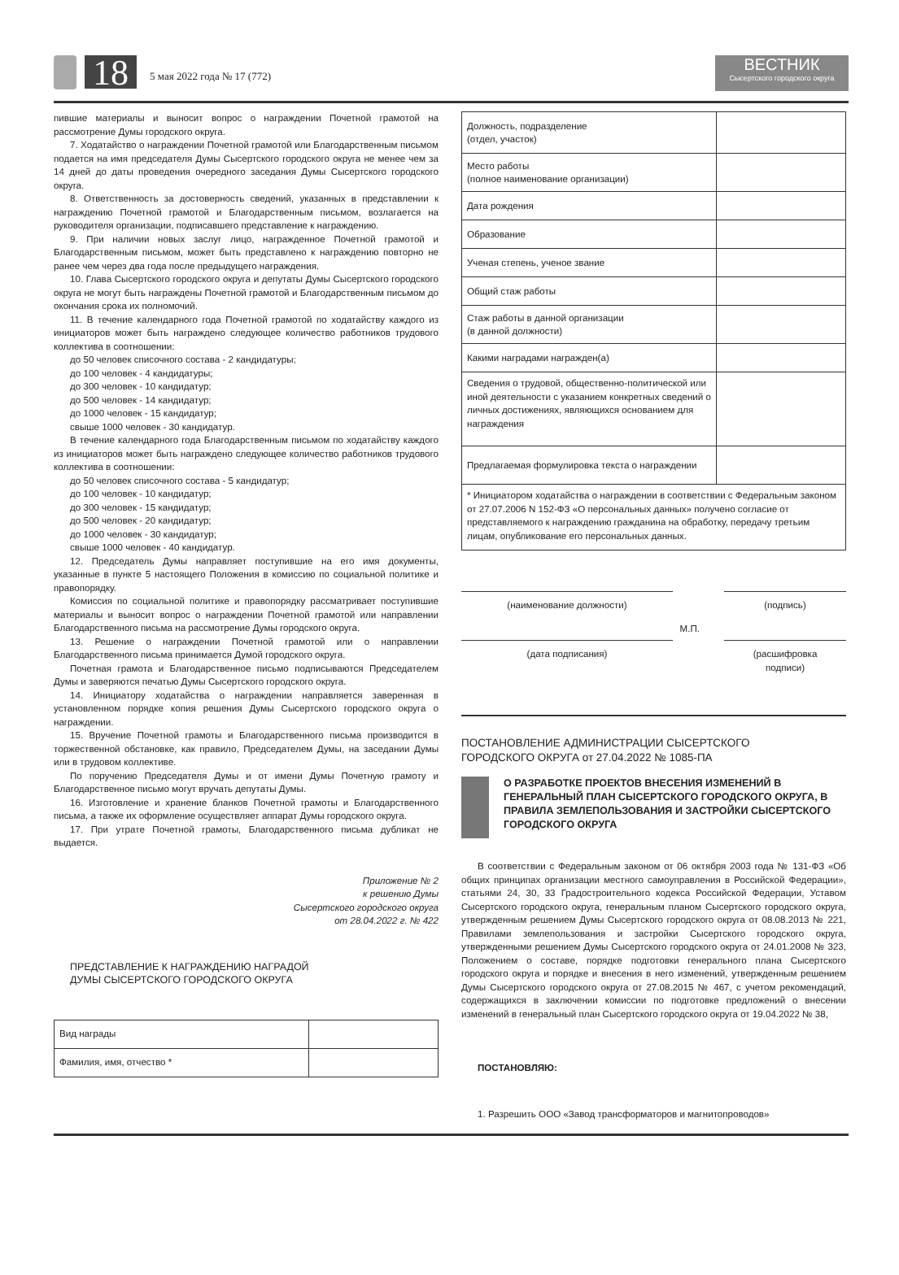18 5 мая 2022 года № 17 (772)
ВЕСТНИК
Сысертского городского округа
пившие материалы и выносит вопрос о награждении Почетной грамотой на рассмотрение Думы городского округа.
7. Ходатайство о награждении Почетной грамотой или Благодарственным письмом подается на имя председателя Думы Сысертского городского округа не менее чем за 14 дней до даты проведения очередного заседания Думы Сысертского городского округа.
8. Ответственность за достоверность сведений, указанных в представлении к награждению Почетной грамотой и Благодарственным письмом, возлагается на руководителя организации, подписавшего представление к награждению.
9. При наличии новых заслуг лицо, награжденное Почетной грамотой и Благодарственным письмом, может быть представлено к награждению повторно не ранее чем через два года после предыдущего награждения.
10. Глава Сысертского городского округа и депутаты Думы Сысертского городского округа не могут быть награждены Почетной грамотой и Благодарственным письмом до окончания срока их полномочий.
11. В течение календарного года Почетной грамотой по ходатайству каждого из инициаторов может быть награждено следующее количество работников трудового коллектива в соотношении:
до 50 человек списочного состава - 2 кандидатуры;
до 100 человек - 4 кандидатуры;
до 300 человек - 10 кандидатур;
до 500 человек - 14 кандидатур;
до 1000 человек - 15 кандидатур;
свыше 1000 человек - 30 кандидатур.
В течение календарного года Благодарственным письмом по ходатайству каждого из инициаторов может быть награждено следующее количество работников трудового коллектива в соотношении:
до 50 человек списочного состава - 5 кандидатур;
до 100 человек - 10 кандидатур;
до 300 человек - 15 кандидатур;
до 500 человек - 20 кандидатур;
до 1000 человек - 30 кандидатур;
свыше 1000 человек - 40 кандидатур.
12. Председатель Думы направляет поступившие на его имя документы, указанные в пункте 5 настоящего Положения в комиссию по социальной политике и правопорядку.
Комиссия по социальной политике и правопорядку рассматривает поступившие материалы и выносит вопрос о награждении Почетной грамотой или направлении Благодарственного письма на рассмотрение Думы городского округа.
13. Решение о награждении Почетной грамотой или о направлении Благодарственного письма принимается Думой городского округа.
Почетная грамота и Благодарственное письмо подписываются Председателем Думы и заверяются печатью Думы Сысертского городского округа.
14. Инициатору ходатайства о награждении направляется заверенная в установленном порядке копия решения Думы Сысертского городского округа о награждении.
15. Вручение Почетной грамоты и Благодарственного письма производится в торжественной обстановке, как правило, Председателем Думы, на заседании Думы или в трудовом коллективе.
По поручению Председателя Думы и от имени Думы Почетную грамоту и Благодарственное письмо могут вручать депутаты Думы.
16. Изготовление и хранение бланков Почетной грамоты и Благодарственного письма, а также их оформление осуществляет аппарат Думы городского округа.
17. При утрате Почетной грамоты, Благодарственного письма дубликат не выдается.
Приложение № 2
к решению Думы
Сысертского городского округа
от 28.04.2022 г. № 422
ПРЕДСТАВЛЕНИЕ К НАГРАЖДЕНИЮ НАГРАДОЙ
ДУМЫ СЫСЕРТСКОГО ГОРОДСКОГО ОКРУГА
| Вид награды | |
| Фамилия, имя, отчество * | |
| Должность, подразделение (отдел, участок) | |
| Место работы (полное наименование организации) | |
| Дата рождения | |
| Образование | |
| Ученая степень, ученое звание | |
| Общий стаж работы | |
| Стаж работы в данной организации (в данной должности) | |
| Какими наградами награжден(а) | |
| Сведения о трудовой, общественно-политической или иной деятельности с указанием конкретных сведений о личных достижениях, являющихся основанием для награждения | |
| Предлагаемая формулировка текста о награждении | |
| * Инициатором ходатайства о награждении в соответствии с Федеральным законом от 27.07.2006 N 152-ФЗ «О персональных данных» получено согласие от представляемого к награждению гражданина на обработку, передачу третьим лицам, опубликование его персональных данных. | |
(наименование должности) (подпись)
М.П.
(дата подписания) (расшифровка
подписи)
ПОСТАНОВЛЕНИЕ АДМИНИСТРАЦИИ СЫСЕРТСКОГО
ГОРОДСКОГО ОКРУГА от 27.04.2022 № 1085-ПА
О РАЗРАБОТКЕ ПРОЕКТОВ ВНЕСЕНИЯ ИЗМЕНЕНИЙ В ГЕНЕРАЛЬНЫЙ ПЛАН СЫСЕРТСКОГО ГОРОДСКОГО ОКРУГА, В ПРАВИЛА ЗЕМЛЕПОЛЬЗОВАНИЯ И ЗАСТРОЙКИ СЫСЕРТСКОГО ГОРОДСКОГО ОКРУГА
В соответствии с Федеральным законом от 06 октября 2003 года № 131-ФЗ «Об общих принципах организации местного самоуправления в Российской Федерации», статьями 24, 30, 33 Градостроительного кодекса Российской Федерации, Уставом Сысертского городского округа, генеральным планом Сысертского городского округа, утвержденным решением Думы Сысертского городского округа от 08.08.2013 № 221, Правилами землепользования и застройки Сысертского городского округа, утвержденными решением Думы Сысертского городского округа от 24.01.2008 № 323, Положением о составе, порядке подготовки генерального плана Сысертского городского округа и порядке и внесения в него изменений, утвержденным решением Думы Сысертского городского округа от 27.08.2015 № 467, с учетом рекомендаций, содержащихся в заключении комиссии по подготовке предложений о внесении изменений в генеральный план Сысертского городского округа от 19.04.2022 № 38,
ПОСТАНОВЛЯЮ:
1. Разрешить ООО «Завод трансформаторов и магнитопроводов»